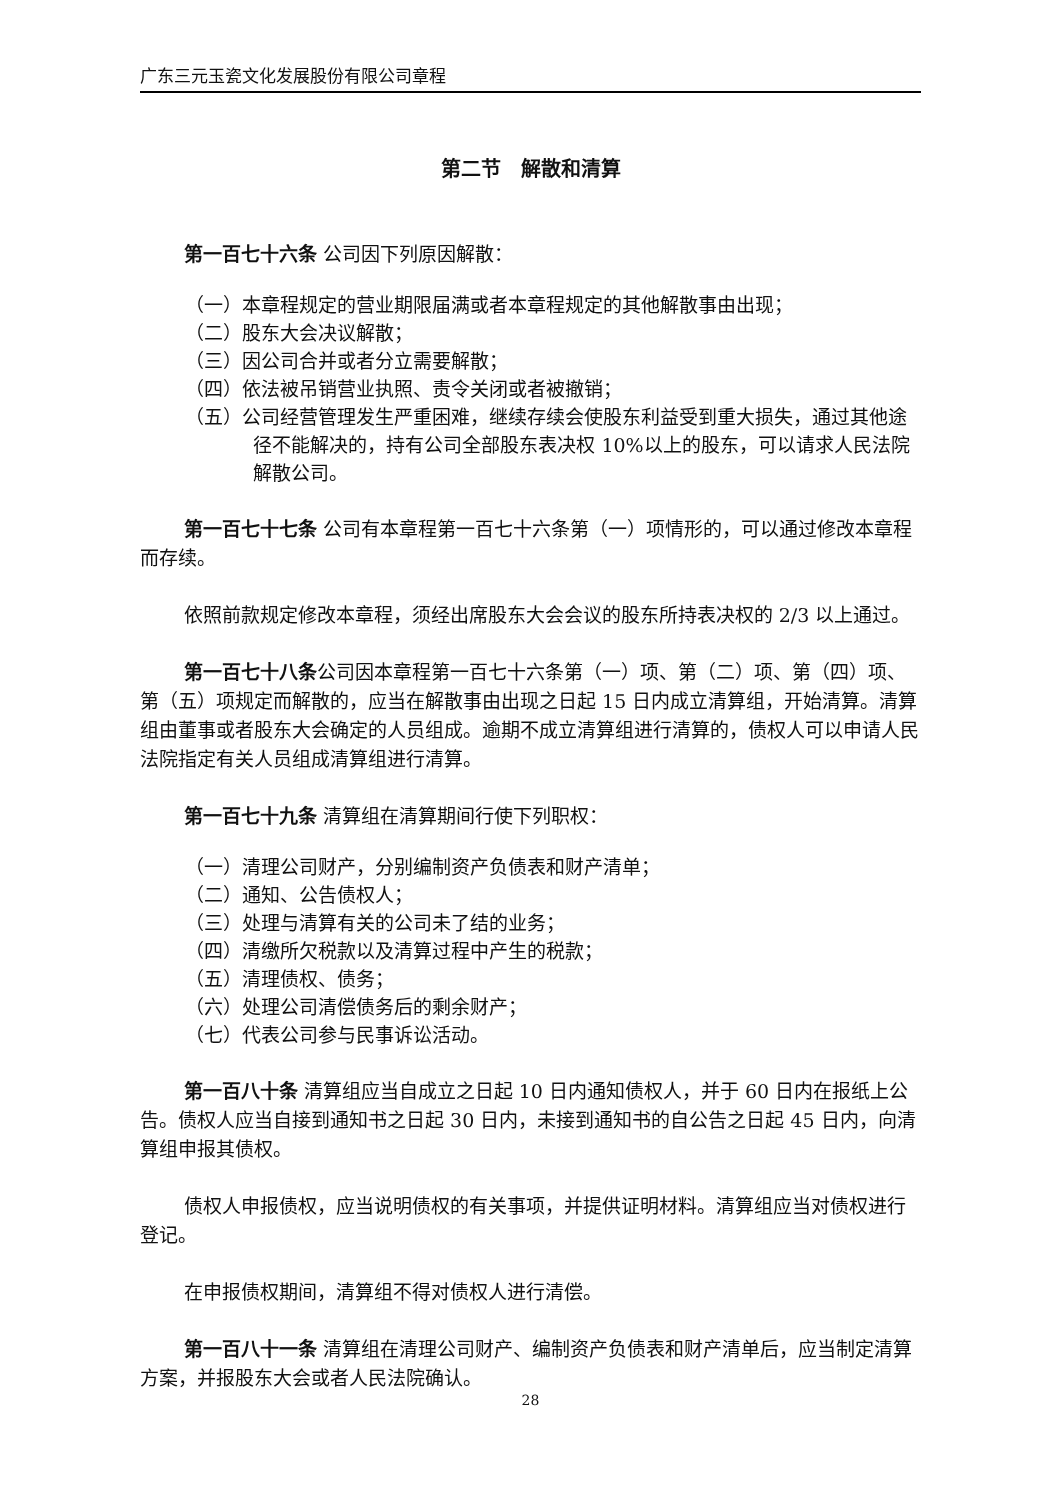广东三元玉瓷文化发展股份有限公司章程
第二节　解散和清算
第一百七十六条 公司因下列原因解散：
（一）本章程规定的营业期限届满或者本章程规定的其他解散事由出现；
（二）股东大会决议解散；
（三）因公司合并或者分立需要解散；
（四）依法被吊销营业执照、责令关闭或者被撤销；
（五）公司经营管理发生严重困难，继续存续会使股东利益受到重大损失，通过其他途径不能解决的，持有公司全部股东表决权 10%以上的股东，可以请求人民法院解散公司。
第一百七十七条 公司有本章程第一百七十六条第（一）项情形的，可以通过修改本章程而存续。
依照前款规定修改本章程，须经出席股东大会会议的股东所持表决权的 2/3 以上通过。
第一百七十八条公司因本章程第一百七十六条第（一）项、第（二）项、第（四）项、第（五）项规定而解散的，应当在解散事由出现之日起 15 日内成立清算组，开始清算。清算组由董事或者股东大会确定的人员组成。逾期不成立清算组进行清算的，债权人可以申请人民法院指定有关人员组成清算组进行清算。
第一百七十九条 清算组在清算期间行使下列职权：
（一）清理公司财产，分别编制资产负债表和财产清单；
（二）通知、公告债权人；
（三）处理与清算有关的公司未了结的业务；
（四）清缴所欠税款以及清算过程中产生的税款；
（五）清理债权、债务；
（六）处理公司清偿债务后的剩余财产；
（七）代表公司参与民事诉讼活动。
第一百八十条 清算组应当自成立之日起 10 日内通知债权人，并于 60 日内在报纸上公告。债权人应当自接到通知书之日起 30 日内，未接到通知书的自公告之日起 45 日内，向清算组申报其债权。
债权人申报债权，应当说明债权的有关事项，并提供证明材料。清算组应当对债权进行登记。
在申报债权期间，清算组不得对债权人进行清偿。
第一百八十一条 清算组在清理公司财产、编制资产负债表和财产清单后，应当制定清算方案，并报股东大会或者人民法院确认。
28